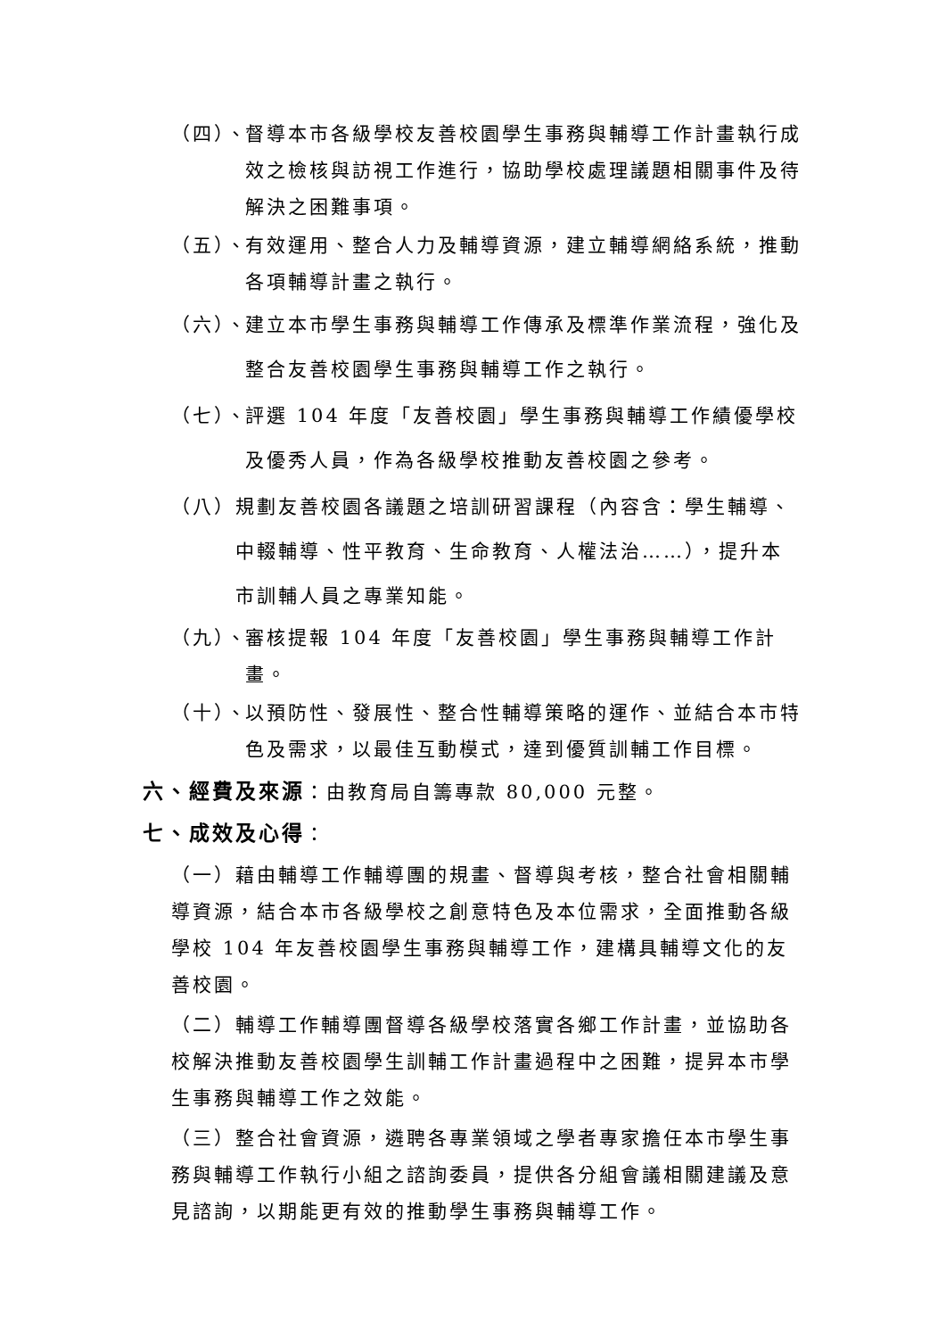（四）、 督導本市各級學校友善校園學生事務與輔導工作計畫執行成效之檢核與訪視工作進行，協助學校處理議題相關事件及待解決之困難事項。
（五）、 有效運用、整合人力及輔導資源，建立輔導網絡系統，推動各項輔導計畫之執行。
（六）、 建立本市學生事務與輔導工作傳承及標準作業流程，強化及整合友善校園學生事務與輔導工作之執行。
（七）、 評選 104 年度「友善校園」學生事務與輔導工作績優學校及優秀人員，作為各級學校推動友善校園之參考。
（八） 規劃友善校園各議題之培訓研習課程（內容含：學生輔導、中輟輔導、性平教育、生命教育、人權法治……），提升本市訓輔人員之專業知能。
（九）、 審核提報 104 年度「友善校園」學生事務與輔導工作計畫。
（十）、 以預防性、發展性、整合性輔導策略的運作、並結合本市特色及需求，以最佳互動模式，達到優質訓輔工作目標。
六、經費及來源：由教育局自籌專款 80,000 元整。
七、成效及心得：
（一）藉由輔導工作輔導團的規畫、督導與考核，整合社會相關輔導資源，結合本市各級學校之創意特色及本位需求，全面推動各級學校 104 年友善校園學生事務與輔導工作，建構具輔導文化的友善校園。
（二）輔導工作輔導團督導各級學校落實各鄉工作計畫，並協助各校解決推動友善校園學生訓輔工作計畫過程中之困難，提昇本市學生事務與輔導工作之效能。
（三）整合社會資源，遴聘各專業領域之學者專家擔任本市學生事務與輔導工作執行小組之諮詢委員，提供各分組會議相關建議及意見諮詢，以期能更有效的推動學生事務與輔導工作。